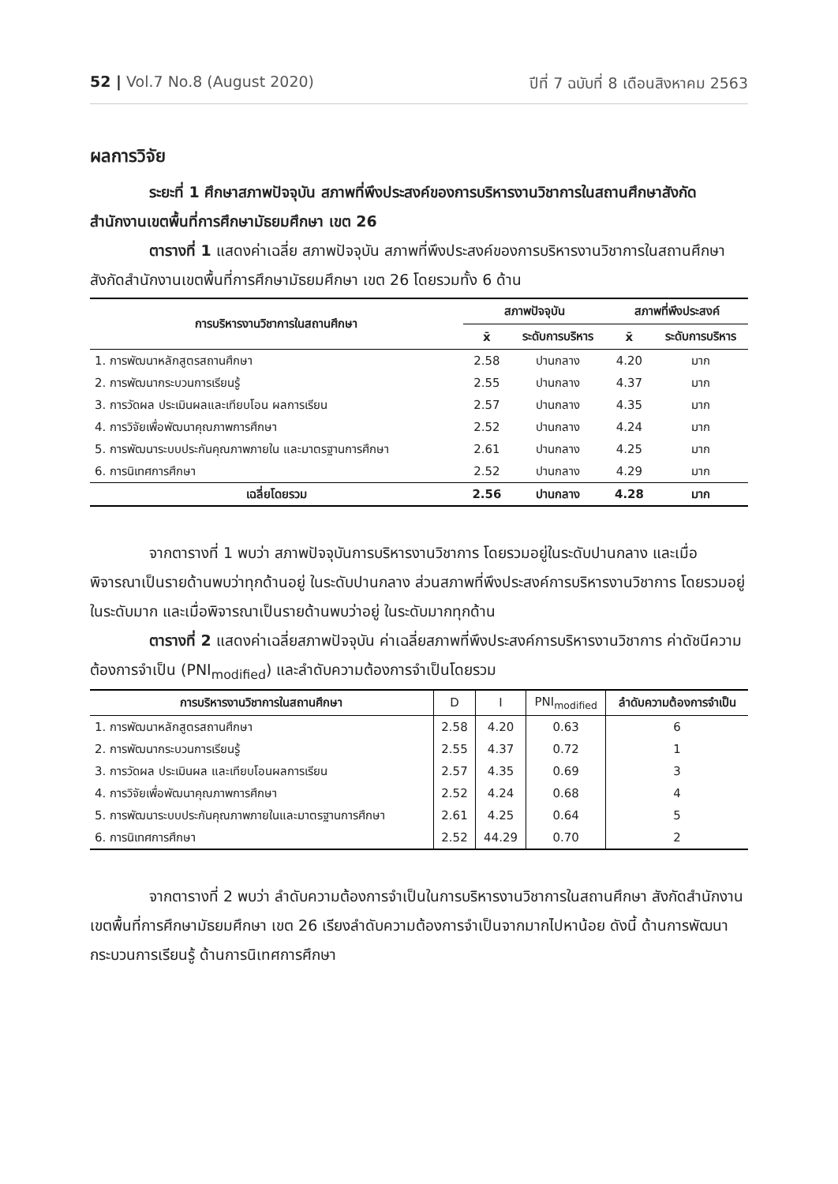52 | Vol.7 No.8 (August 2020) ปีที่ 7 ฉบับที่ 8 เดือนสิงหาคม 2563
ผลการวิจัย
ระยะที่ 1 ศึกษาสภาพปัจจุบัน สภาพที่พึงประสงค์ของการบริหารงานวิชาการในสถานศึกษาสังกัดสำนักงานเขตพื้นที่การศึกษามัธยมศึกษา เขต 26
ตารางที่ 1 แสดงค่าเฉลี่ย สภาพปัจจุบัน สภาพที่พึงประสงค์ของการบริหารงานวิชาการในสถานศึกษาสังกัดสำนักงานเขตพื้นที่การศึกษามัธยมศึกษา เขต 26 โดยรวมทั้ง 6 ด้าน
| การบริหารงานวิชาการในสถานศึกษา | สภาพปัจจุบัน | | สภาพที่พึงประสงค์ | |
| --- | --- | --- | --- | --- |
| | x̄ | ระดับการบริหาร | x̄ | ระดับการบริหาร |
| 1. การพัฒนาหลักสูตรสถานศึกษา | 2.58 | ปานกลาง | 4.20 | มาก |
| 2. การพัฒนากระบวนการเรียนรู้ | 2.55 | ปานกลาง | 4.37 | มาก |
| 3. การวัดผล ประเมินผลและเทียบโอน ผลการเรียน | 2.57 | ปานกลาง | 4.35 | มาก |
| 4. การวิจัยเพื่อพัฒนาคุณภาพการศึกษา | 2.52 | ปานกลาง | 4.24 | มาก |
| 5. การพัฒนาระบบประกันคุณภาพภายใน และมาตรฐานการศึกษา | 2.61 | ปานกลาง | 4.25 | มาก |
| 6. การนิเทศการศึกษา | 2.52 | ปานกลาง | 4.29 | มาก |
| เฉลี่ยโดยรวม | 2.56 | ปานกลาง | 4.28 | มาก |
จากตารางที่ 1 พบว่า สภาพปัจจุบันการบริหารงานวิชาการ โดยรวมอยู่ในระดับปานกลาง และเมื่อพิจารณาเป็นรายด้านพบว่าทุกด้านอยู่ ในระดับปานกลาง ส่วนสภาพที่พึงประสงค์การบริหารงานวิชาการ โดยรวมอยู่ในระดับมาก และเมื่อพิจารณาเป็นรายด้านพบว่าอยู่ ในระดับมากทุกด้าน
ตารางที่ 2 แสดงค่าเฉลี่ยสภาพปัจจุบัน ค่าเฉลี่ยสภาพที่พึงประสงค์การบริหารงานวิชาการ ค่าดัชนีความต้องการจำเป็น (PNI<sub>modified</sub>) และลำดับความต้องการจำเป็นโดยรวม
| การบริหารงานวิชาการในสถานศึกษา | D | I | PNI<sub>modified</sub> | ลำดับความต้องการจำเป็น |
| --- | --- | --- | --- | --- |
| 1. การพัฒนาหลักสูตรสถานศึกษา | 2.58 | 4.20 | 0.63 | 6 |
| 2. การพัฒนากระบวนการเรียนรู้ | 2.55 | 4.37 | 0.72 | 1 |
| 3. การวัดผล ประเมินผล และเทียบโอนผลการเรียน | 2.57 | 4.35 | 0.69 | 3 |
| 4. การวิจัยเพื่อพัฒนาคุณภาพการศึกษา | 2.52 | 4.24 | 0.68 | 4 |
| 5. การพัฒนาระบบประกันคุณภาพภายในและมาตรฐานการศึกษา | 2.61 | 4.25 | 0.64 | 5 |
| 6. การนิเทศการศึกษา | 2.52 | 44.29 | 0.70 | 2 |
จากตารางที่ 2 พบว่า ลำดับความต้องการจำเป็นในการบริหารงานวิชาการในสถานศึกษา สังกัดสำนักงานเขตพื้นที่การศึกษามัธยมศึกษา เขต 26 เรียงลำดับความต้องการจำเป็นจากมากไปหาน้อย ดังนี้ ด้านการพัฒนากระบวนการเรียนรู้ ด้านการนิเทศการศึกษา